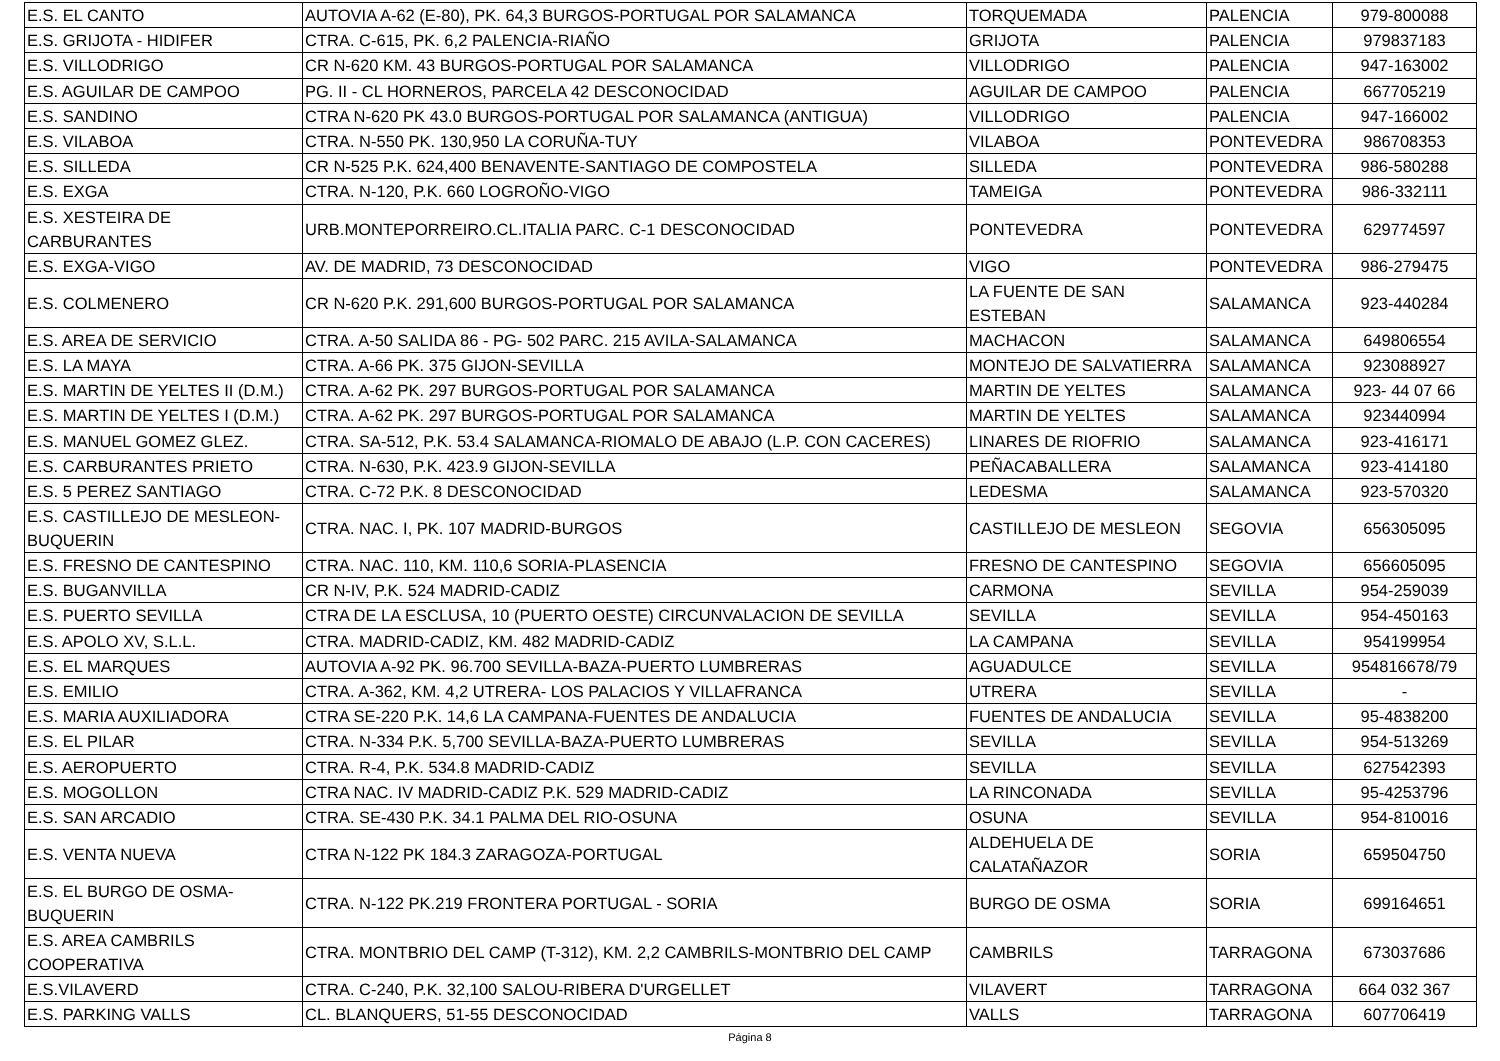| E.S. EL CANTO | AUTOVIA A-62 (E-80), PK. 64,3 BURGOS-PORTUGAL POR SALAMANCA | TORQUEMADA | PALENCIA | 979-800088 |
| E.S. GRIJOTA - HIDIFER | CTRA. C-615, PK. 6,2 PALENCIA-RIAÑO | GRIJOTA | PALENCIA | 979837183 |
| E.S. VILLODRIGO | CR N-620 KM. 43 BURGOS-PORTUGAL POR SALAMANCA | VILLODRIGO | PALENCIA | 947-163002 |
| E.S. AGUILAR DE CAMPOO | PG. II - CL HORNEROS, PARCELA 42 DESCONOCIDAD | AGUILAR DE CAMPOO | PALENCIA | 667705219 |
| E.S. SANDINO | CTRA N-620 PK 43.0 BURGOS-PORTUGAL POR SALAMANCA (ANTIGUA) | VILLODRIGO | PALENCIA | 947-166002 |
| E.S. VILABOA | CTRA. N-550 PK. 130,950 LA CORUÑA-TUY | VILABOA | PONTEVEDRA | 986708353 |
| E.S. SILLEDA | CR N-525 P.K. 624,400 BENAVENTE-SANTIAGO DE COMPOSTELA | SILLEDA | PONTEVEDRA | 986-580288 |
| E.S. EXGA | CTRA. N-120, P.K. 660 LOGROÑO-VIGO | TAMEIGA | PONTEVEDRA | 986-332111 |
| E.S. XESTEIRA DE CARBURANTES | URB.MONTEPORREIRO.CL.ITALIA PARC. C-1 DESCONOCIDAD | PONTEVEDRA | PONTEVEDRA | 629774597 |
| E.S. EXGA-VIGO | AV. DE MADRID, 73 DESCONOCIDAD | VIGO | PONTEVEDRA | 986-279475 |
| E.S. COLMENERO | CR N-620 P.K. 291,600 BURGOS-PORTUGAL POR SALAMANCA | LA FUENTE DE SAN ESTEBAN | SALAMANCA | 923-440284 |
| E.S. AREA DE SERVICIO | CTRA. A-50 SALIDA 86 - PG- 502 PARC. 215 AVILA-SALAMANCA | MACHACON | SALAMANCA | 649806554 |
| E.S. LA MAYA | CTRA. A-66 PK. 375 GIJON-SEVILLA | MONTEJO DE SALVATIERRA | SALAMANCA | 923088927 |
| E.S. MARTIN DE YELTES II (D.M.) | CTRA. A-62 PK. 297 BURGOS-PORTUGAL POR SALAMANCA | MARTIN DE YELTES | SALAMANCA | 923- 44 07 66 |
| E.S. MARTIN DE YELTES I (D.M.) | CTRA. A-62 PK. 297 BURGOS-PORTUGAL POR SALAMANCA | MARTIN DE YELTES | SALAMANCA | 923440994 |
| E.S. MANUEL GOMEZ GLEZ. | CTRA. SA-512, P.K. 53.4 SALAMANCA-RIOMALO DE ABAJO (L.P. CON CACERES) | LINARES DE RIOFRIO | SALAMANCA | 923-416171 |
| E.S. CARBURANTES PRIETO | CTRA. N-630, P.K. 423.9 GIJON-SEVILLA | PEÑACABALLERA | SALAMANCA | 923-414180 |
| E.S. 5 PEREZ SANTIAGO | CTRA. C-72 P.K. 8 DESCONOCIDAD | LEDESMA | SALAMANCA | 923-570320 |
| E.S. CASTILLEJO DE MESLEON- BUQUERIN | CTRA. NAC. I, PK. 107 MADRID-BURGOS | CASTILLEJO DE MESLEON | SEGOVIA | 656305095 |
| E.S. FRESNO DE CANTESPINO | CTRA. NAC. 110, KM. 110,6 SORIA-PLASENCIA | FRESNO DE CANTESPINO | SEGOVIA | 656605095 |
| E.S. BUGANVILLA | CR N-IV, P.K. 524 MADRID-CADIZ | CARMONA | SEVILLA | 954-259039 |
| E.S. PUERTO SEVILLA | CTRA DE LA ESCLUSA, 10 (PUERTO OESTE) CIRCUNVALACION DE SEVILLA | SEVILLA | SEVILLA | 954-450163 |
| E.S. APOLO XV, S.L.L. | CTRA. MADRID-CADIZ, KM. 482 MADRID-CADIZ | LA CAMPANA | SEVILLA | 954199954 |
| E.S. EL MARQUES | AUTOVIA A-92 PK. 96.700 SEVILLA-BAZA-PUERTO LUMBRERAS | AGUADULCE | SEVILLA | 954816678/79 |
| E.S. EMILIO | CTRA. A-362, KM. 4,2 UTRERA- LOS PALACIOS Y VILLAFRANCA | UTRERA | SEVILLA | - |
| E.S. MARIA AUXILIADORA | CTRA SE-220 P.K. 14,6 LA CAMPANA-FUENTES DE ANDALUCIA | FUENTES DE ANDALUCIA | SEVILLA | 95-4838200 |
| E.S. EL PILAR | CTRA. N-334 P.K. 5,700 SEVILLA-BAZA-PUERTO LUMBRERAS | SEVILLA | SEVILLA | 954-513269 |
| E.S. AEROPUERTO | CTRA. R-4, P.K. 534.8 MADRID-CADIZ | SEVILLA | SEVILLA | 627542393 |
| E.S. MOGOLLON | CTRA NAC. IV MADRID-CADIZ P.K. 529 MADRID-CADIZ | LA RINCONADA | SEVILLA | 95-4253796 |
| E.S. SAN ARCADIO | CTRA. SE-430 P.K. 34.1 PALMA DEL RIO-OSUNA | OSUNA | SEVILLA | 954-810016 |
| E.S. VENTA NUEVA | CTRA N-122 PK 184.3 ZARAGOZA-PORTUGAL | ALDEHUELA DE CALATAÑAZOR | SORIA | 659504750 |
| E.S. EL BURGO DE OSMA- BUQUERIN | CTRA. N-122 PK.219 FRONTERA PORTUGAL - SORIA | BURGO DE OSMA | SORIA | 699164651 |
| E.S. AREA CAMBRILS COOPERATIVA | CTRA. MONTBRIO DEL CAMP (T-312), KM. 2,2 CAMBRILS-MONTBRIO DEL CAMP | CAMBRILS | TARRAGONA | 673037686 |
| E.S.VILAVERD | CTRA. C-240, P.K. 32,100 SALOU-RIBERA D'URGELLET | VILAVERT | TARRAGONA | 664 032 367 |
| E.S. PARKING VALLS | CL. BLANQUERS, 51-55 DESCONOCIDAD | VALLS | TARRAGONA | 607706419 |
Página 8